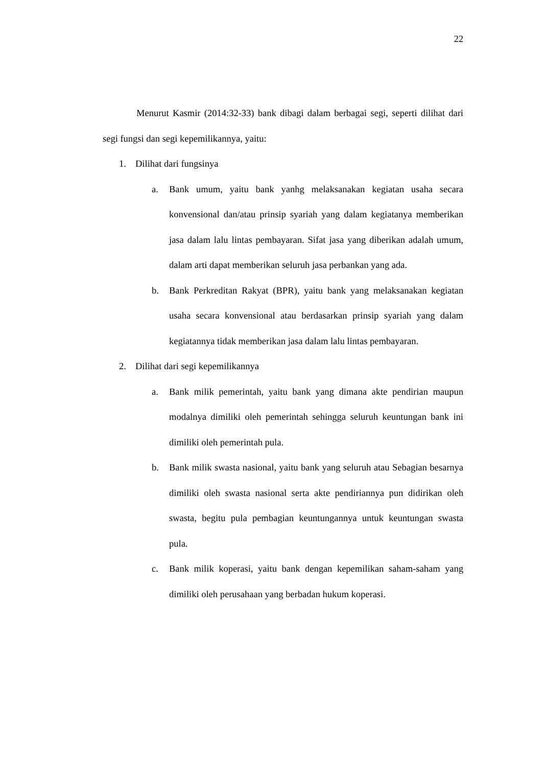22
Menurut Kasmir (2014:32-33) bank dibagi dalam berbagai segi, seperti dilihat dari segi fungsi dan segi kepemilikannya, yaitu:
1. Dilihat dari fungsinya
a. Bank umum, yaitu bank yanhg melaksanakan kegiatan usaha secara konvensional dan/atau prinsip syariah yang dalam kegiatanya memberikan jasa dalam lalu lintas pembayaran. Sifat jasa yang diberikan adalah umum, dalam arti dapat memberikan seluruh jasa perbankan yang ada.
b. Bank Perkreditan Rakyat (BPR), yaitu bank yang melaksanakan kegiatan usaha secara konvensional atau berdasarkan prinsip syariah yang dalam kegiatannya tidak memberikan jasa dalam lalu lintas pembayaran.
2. Dilihat dari segi kepemilikannya
a. Bank milik pemerintah, yaitu bank yang dimana akte pendirian maupun modalnya dimiliki oleh pemerintah sehingga seluruh keuntungan bank ini dimiliki oleh pemerintah pula.
b. Bank milik swasta nasional, yaitu bank yang seluruh atau Sebagian besarnya dimiliki oleh swasta nasional serta akte pendiriannya pun didirikan oleh swasta, begitu pula pembagian keuntungannya untuk keuntungan swasta pula.
c. Bank milik koperasi, yaitu bank dengan kepemilikan saham-saham yang dimiliki oleh perusahaan yang berbadan hukum koperasi.